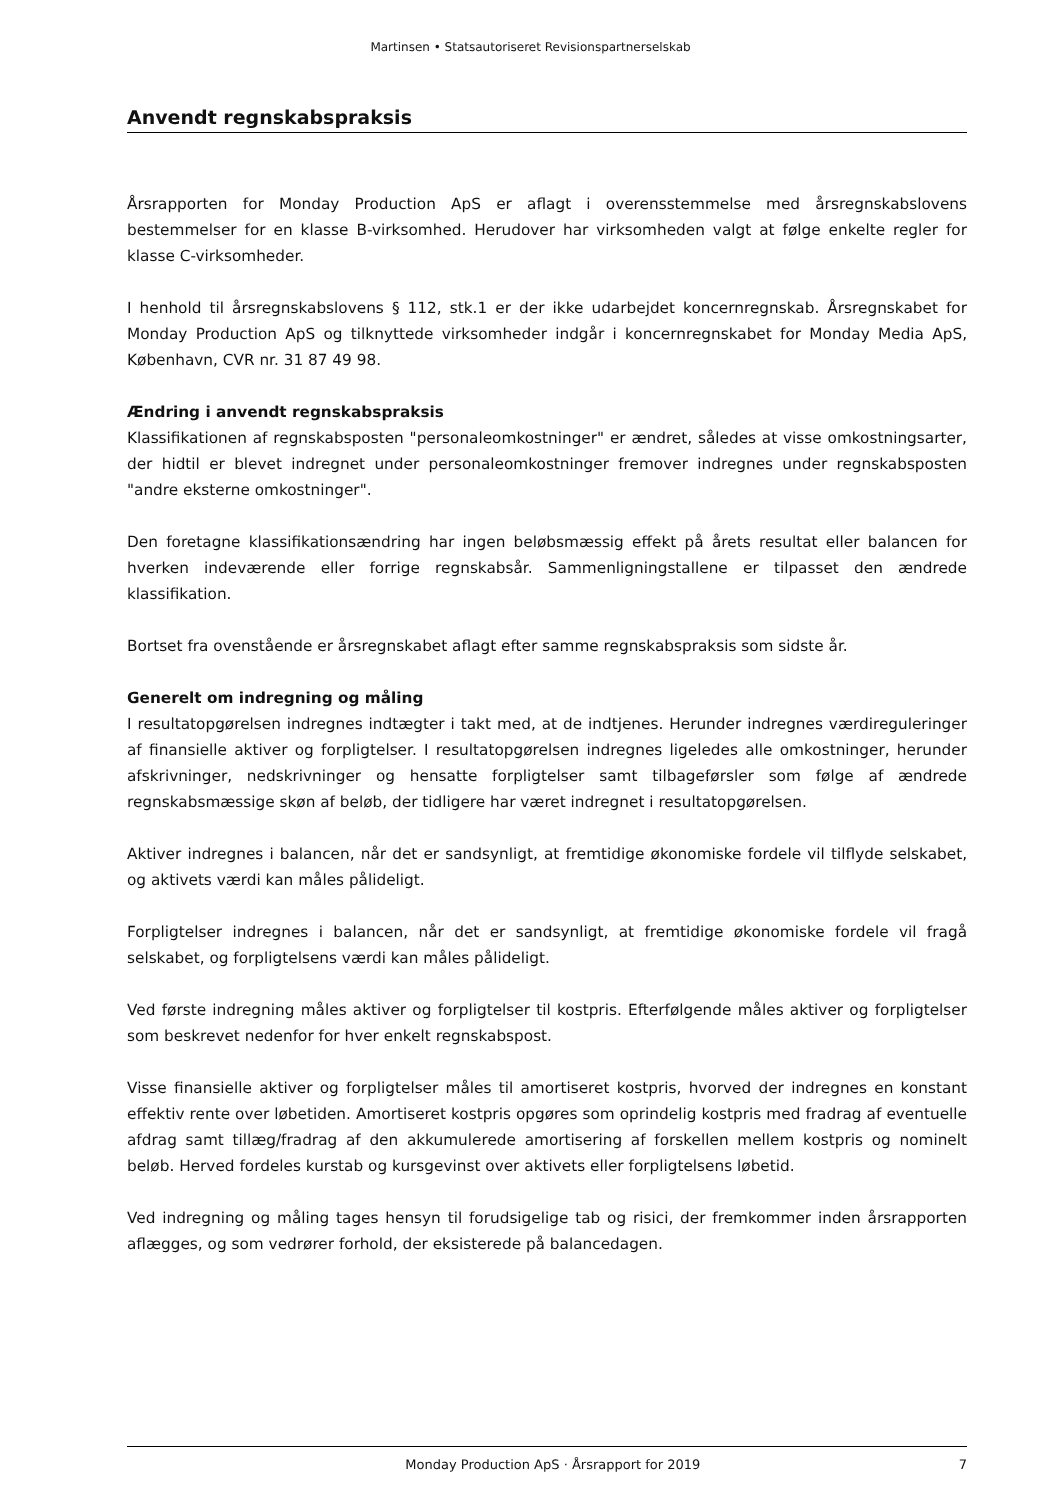Martinsen • Statsautoriseret Revisionspartnerselskab
Anvendt regnskabspraksis
Årsrapporten for Monday Production ApS er aflagt i overensstemmelse med årsregnskabslovens bestemmelser for en klasse B-virksomhed. Herudover har virksomheden valgt at følge enkelte regler for klasse C-virksomheder.
I henhold til årsregnskabslovens § 112, stk.1 er der ikke udarbejdet koncernregnskab. Årsregnskabet for Monday Production ApS og tilknyttede virksomheder indgår i koncernregnskabet for Monday Media ApS, København, CVR nr. 31 87 49 98.
Ændring i anvendt regnskabspraksis
Klassifikationen af regnskabsposten "personaleomkostninger" er ændret, således at visse omkostningsarter, der hidtil er blevet indregnet under personaleomkostninger fremover indregnes under regnskabsposten "andre eksterne omkostninger".
Den foretagne klassifikationsændring har ingen beløbsmæssig effekt på årets resultat eller balancen for hverken indeværende eller forrige regnskabsår. Sammenligningstallene er tilpasset den ændrede klassifikation.
Bortset fra ovenstående er årsregnskabet aflagt efter samme regnskabspraksis som sidste år.
Generelt om indregning og måling
I resultatopgørelsen indregnes indtægter i takt med, at de indtjenes. Herunder indregnes værdireguleringer af finansielle aktiver og forpligtelser. I resultatopgørelsen indregnes ligeledes alle omkostninger, herunder afskrivninger, nedskrivninger og hensatte forpligtelser samt tilbageførsler som følge af ændrede regnskabsmæssige skøn af beløb, der tidligere har været indregnet i resultatopgørelsen.
Aktiver indregnes i balancen, når det er sandsynligt, at fremtidige økonomiske fordele vil tilflyde selskabet, og aktivets værdi kan måles pålideligt.
Forpligtelser indregnes i balancen, når det er sandsynligt, at fremtidige økonomiske fordele vil fragå selskabet, og forpligtelsens værdi kan måles pålideligt.
Ved første indregning måles aktiver og forpligtelser til kostpris. Efterfølgende måles aktiver og forpligtelser som beskrevet nedenfor for hver enkelt regnskabspost.
Visse finansielle aktiver og forpligtelser måles til amortiseret kostpris, hvorved der indregnes en konstant effektiv rente over løbetiden. Amortiseret kostpris opgøres som oprindelig kostpris med fradrag af eventuelle afdrag samt tillæg/fradrag af den akkumulerede amortisering af forskellen mellem kostpris og nominelt beløb. Herved fordeles kurstab og kursgevinst over aktivets eller forpligtelsens løbetid.
Ved indregning og måling tages hensyn til forudsigelige tab og risici, der fremkommer inden årsrapporten aflægges, og som vedrører forhold, der eksisterede på balancedagen.
Monday Production ApS · Årsrapport for 2019 7